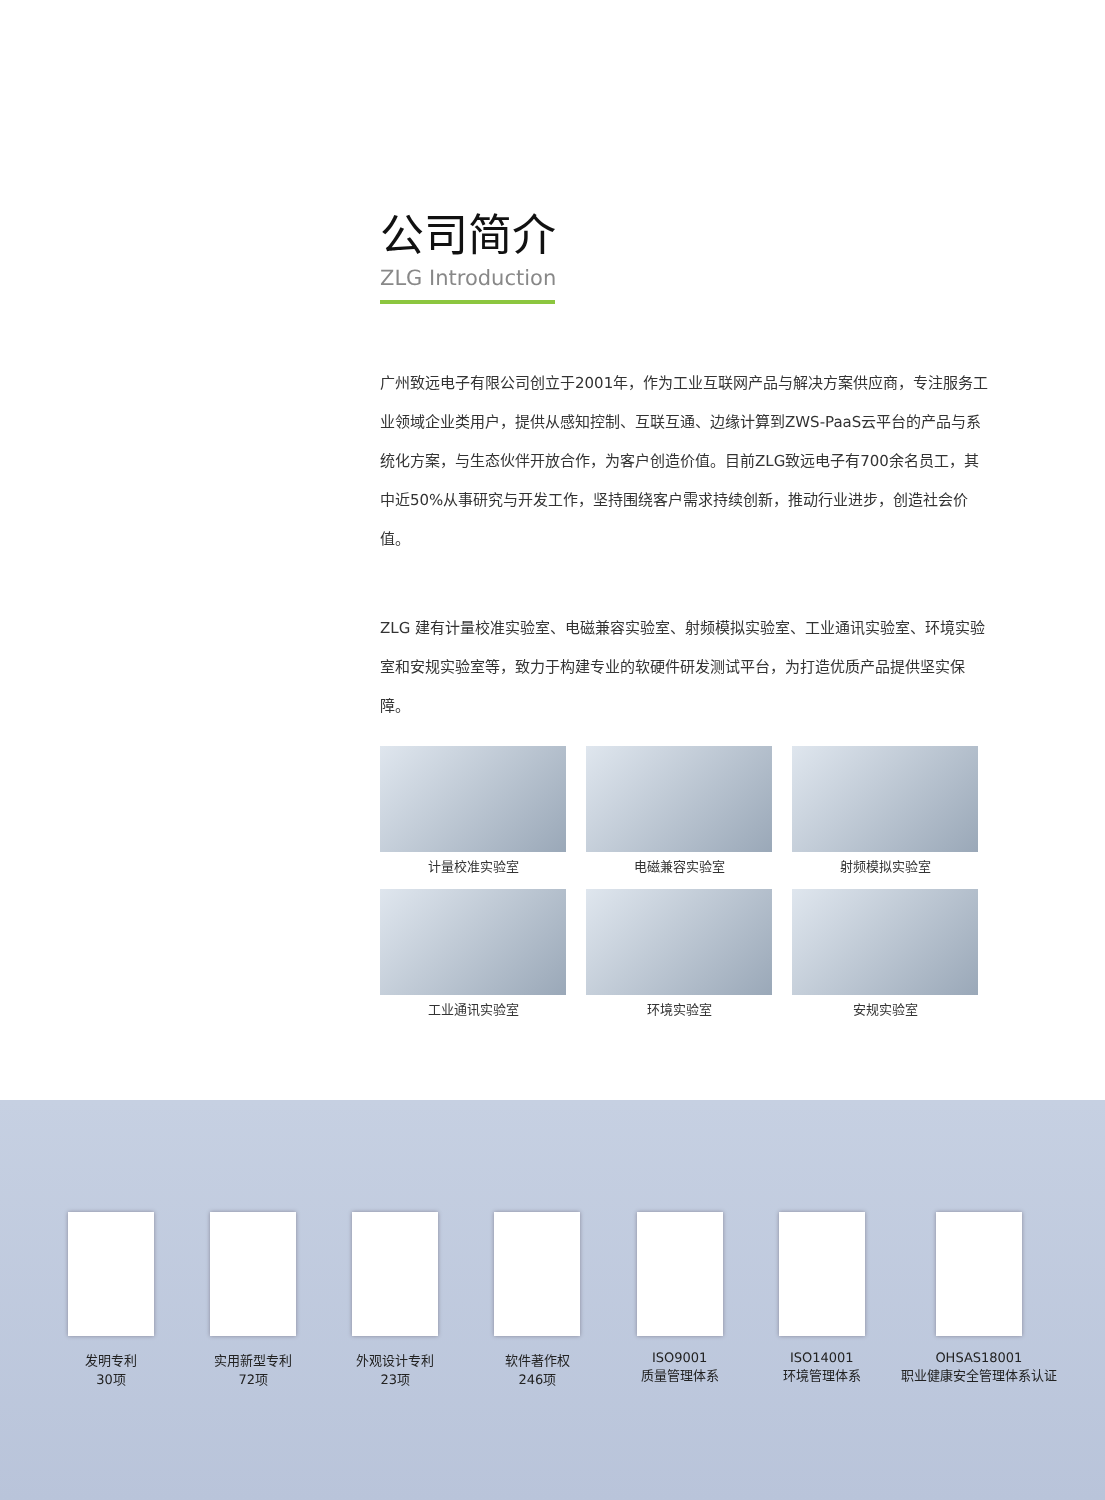公司简介
ZLG Introduction
广州致远电子有限公司创立于2001年，作为工业互联网产品与解决方案供应商，专注服务工业领域企业类用户，提供从感知控制、互联互通、边缘计算到ZWS-PaaS云平台的产品与系统化方案，与生态伙伴开放合作，为客户创造价值。目前ZLG致远电子有700余名员工，其中近50%从事研究与开发工作，坚持围绕客户需求持续创新，推动行业进步，创造社会价值。
ZLG 建有计量校准实验室、电磁兼容实验室、射频模拟实验室、工业通讯实验室、环境实验室和安规实验室等，致力于构建专业的软硬件研发测试平台，为打造优质产品提供坚实保障。
计量校准实验室
电磁兼容实验室
射频模拟实验室
工业通讯实验室
环境实验室
安规实验室
发明专利
30项
实用新型专利
72项
外观设计专利
23项
软件著作权
246项
ISO9001
质量管理体系
ISO14001
环境管理体系
OHSAS18001
职业健康安全管理体系认证